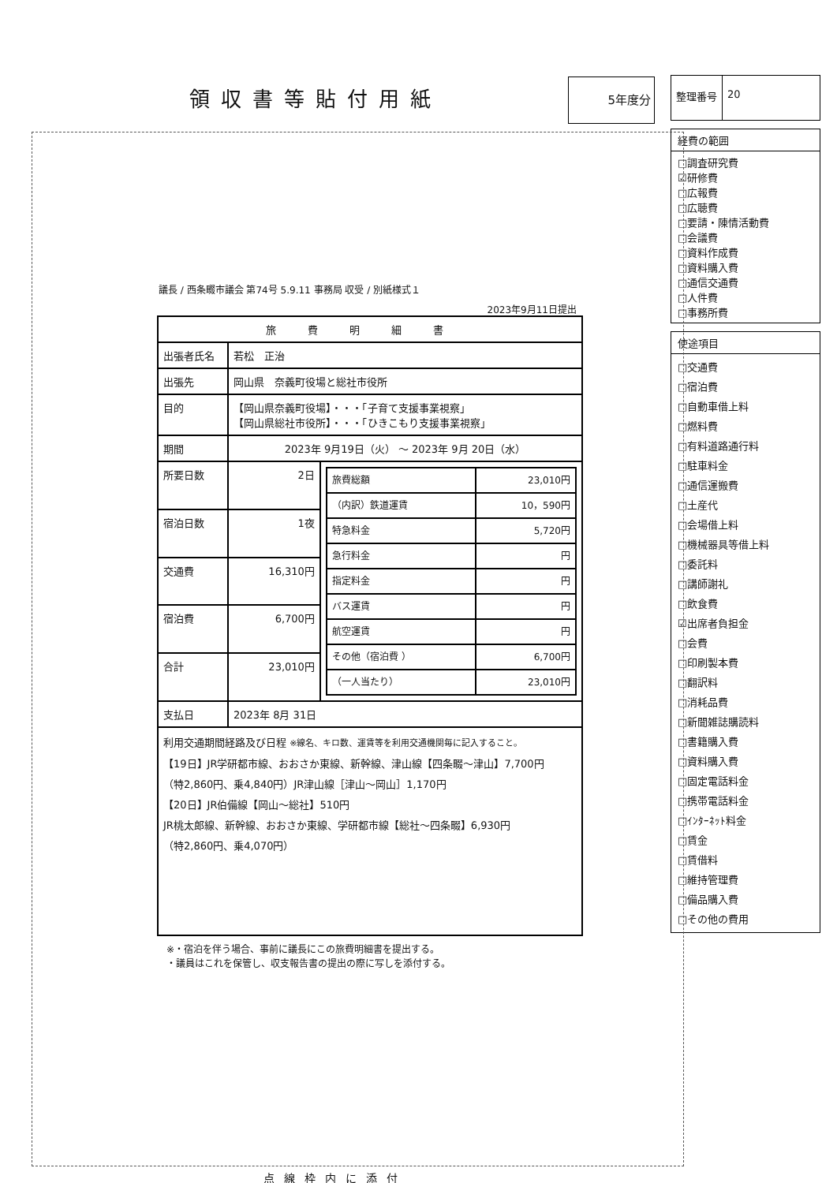領収書等貼付用紙
5年度分
議長 / 西条畷市議会 第74号 5.9.11 事務局 収受 / 別紙様式１
2023年9月11日提出
| 旅費明細書 | | |
| 出張者氏名 | 若松 正治 | |
| 出張先 | 岡山県 奈義町役場と総社市役所 | |
| 目的 | 【岡山県奈義町役場】・・・「子育て支援事業視察」 【岡山県総社市役所】・・・「ひきこもり支援事業視察」 | |
| 期間 | 2023年 9月19日（火） ～ 2023年 9月 20日（水） | |
| 所要日数 | 2日 | / 旅費総額 / 23,010円 / / （内訳）鉄道運賃 / 10，590円 / / 特急料金 / 5,720円 / / 急行料金 / 円 / / 指定料金 / 円 / / バス運賃 / 円 / / 航空運賃 / 円 / / その他（宿泊費 ） / 6,700円 / / （一人当たり） / 23,010円 / |
| 宿泊日数 | 1夜 | |
| 交通費 | 16,310円 | |
| 宿泊費 | 6,700円 | |
| 合計 | 23,010円 | |
| 支払日 | 2023年 8月 31日 | |
| 利用交通期間経路及び日程 ※線名、キロ数、運賃等を利用交通機関毎に記入すること。 【19日】JR学研都市線、おおさか東線、新幹線、津山線【四条畷～津山】7,700円 （特2,860円、乗4,840円）JR津山線［津山～岡山］1,170円 【20日】JR伯備線【岡山～総社】510円 JR桃太郎線、新幹線、おおさか東線、学研都市線【総社～四条畷】6,930円 （特2,860円、乗4,070円） | | |
※・宿泊を伴う場合、事前に議長にこの旅費明細書を提出する。
・議員はこれを保管し、収支報告書の提出の際に写しを添付する。
点線枠内に添付
整理番号 20
経費の範囲
□調査研究費
☑研修費
□広報費
□広聴費
□要請・陳情活動費
□会議費
□資料作成費
□資料購入費
□通信交通費
□人件費
□事務所費
使途項目
□交通費
□宿泊費
□自動車借上料
□燃料費
□有料道路通行料
□駐車料金
□通信運搬費
□土産代
□会場借上料
□機械器具等借上料
□委託料
□講師謝礼
□飲食費
☑出席者負担金
□会費
□印刷製本費
□翻訳料
□消耗品費
□新聞雑誌購読料
□書籍購入費
□資料購入費
□固定電話料金
□携帯電話料金
□ｲﾝﾀｰﾈｯﾄ料金
□賃金
□賃借料
□維持管理費
□備品購入費
□その他の費用